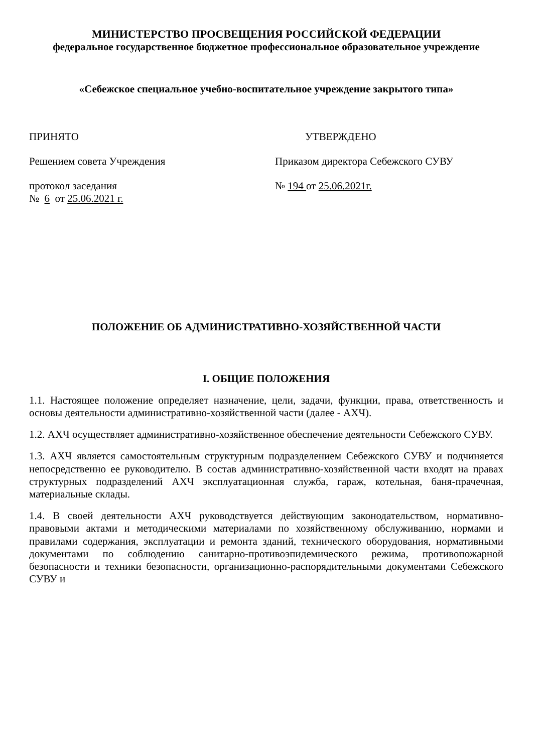МИНИСТЕРСТВО ПРОСВЕЩЕНИЯ РОССИЙСКОЙ ФЕДЕРАЦИИ
федеральное государственное бюджетное профессиональное образовательное учреждение
«Себежское специальное учебно-воспитательное учреждение закрытого типа»
ПРИНЯТО УТВЕРЖДЕНО
Решением совета Учреждения Приказом директора Себежского СУВУ
протокол заседания
№ 6 от 25.06.2021 г.
№ 194 от 25.06.2021г.
ПОЛОЖЕНИЕ ОБ АДМИНИСТРАТИВНО-ХОЗЯЙСТВЕННОЙ ЧАСТИ
I. ОБЩИЕ ПОЛОЖЕНИЯ
1.1. Настоящее положение определяет назначение, цели, задачи, функции, права, ответственность и основы деятельности административно-хозяйственной части (далее - АХЧ).
1.2. АХЧ осуществляет административно-хозяйственное обеспечение деятельности Себежского СУВУ.
1.3. АХЧ является самостоятельным структурным подразделением Себежского СУВУ и подчиняется непосредственно ее руководителю. В состав административно-хозяйственной части входят на правах структурных подразделений АХЧ эксплуатационная служба, гараж, котельная, баня-прачечная, материальные склады.
1.4. В своей деятельности АХЧ руководствуется действующим законодательством, нормативно-правовыми актами и методическими материалами по хозяйственному обслуживанию, нормами и правилами содержания, эксплуатации и ремонта зданий, технического оборудования, нормативными документами по соблюдению санитарно-противоэпидемического режима, противопожарной безопасности и техники безопасности, организационно-распорядительными документами Себежского СУВУ и